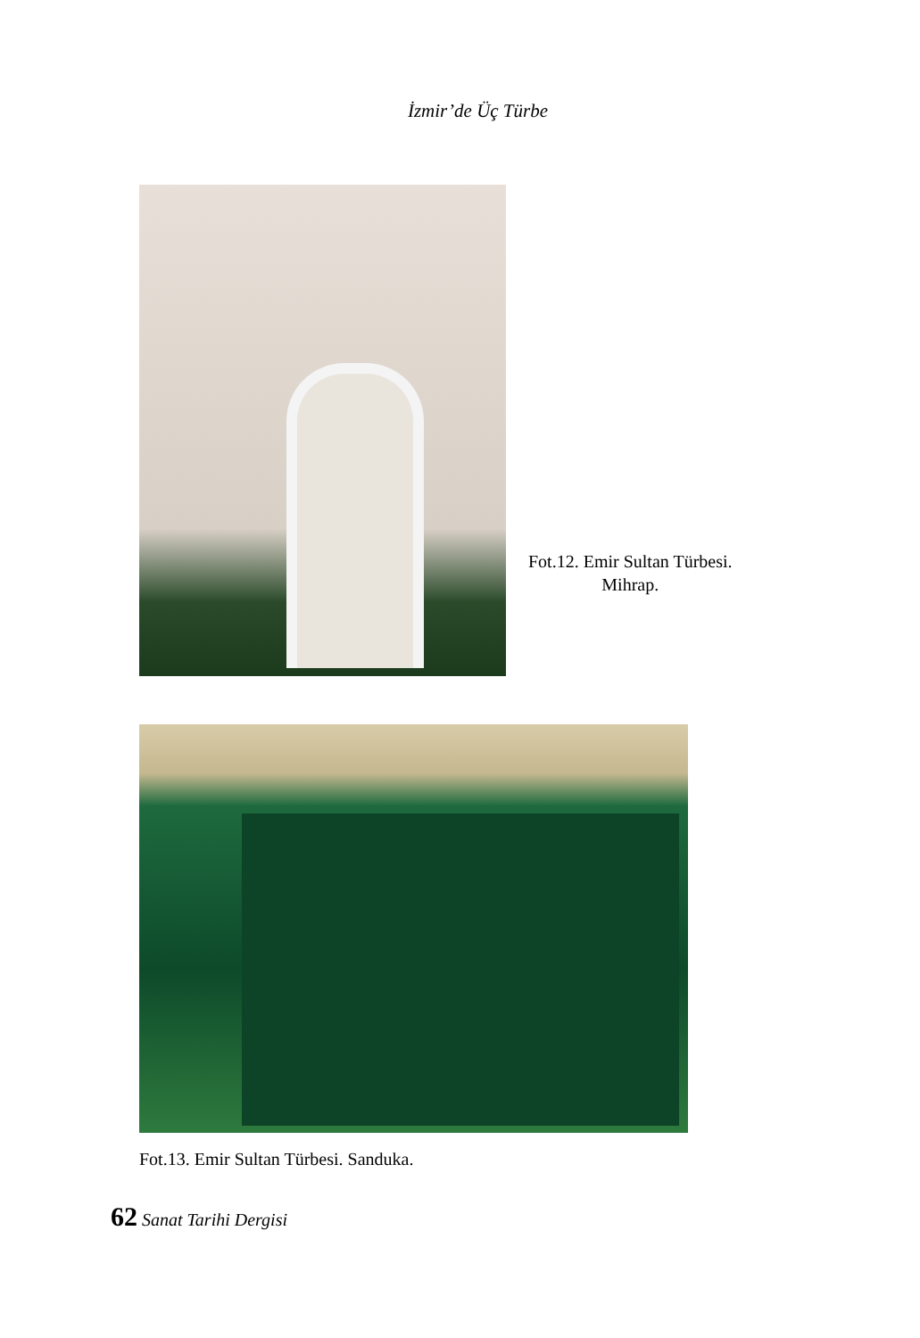İzmir’de Üç Türbe
Fot.12. Emir Sultan Türbesi.
Mihrap.
Fot.13. Emir Sultan Türbesi. Sanduka.
62 Sanat Tarihi Dergisi